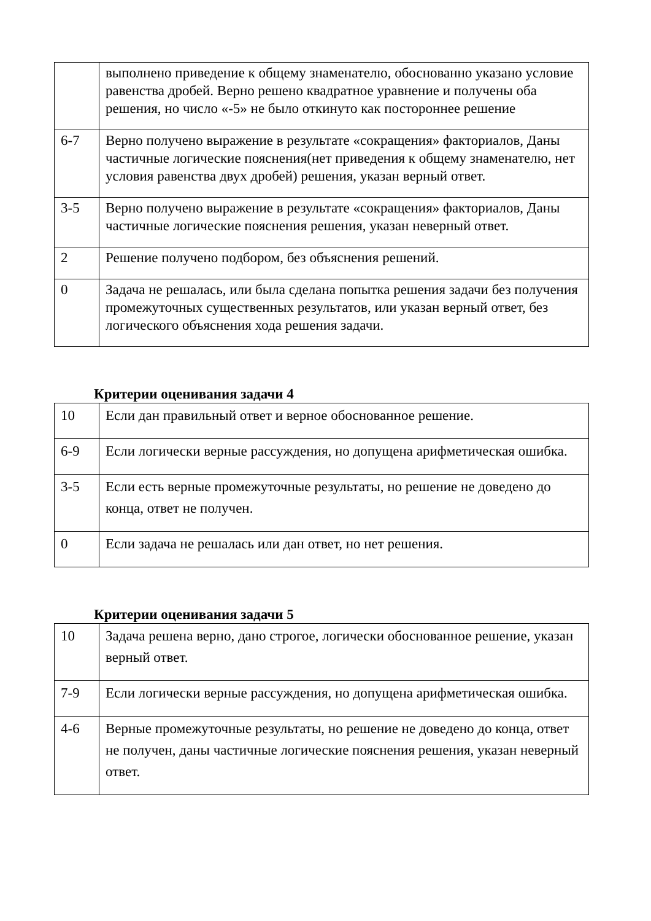| | выполнено приведение к общему знаменателю, обоснованно указано условие равенства дробей. Верно решено квадратное уравнение и получены оба решения, но число «-5» не было откинуто как постороннее решение |
| 6-7 | Верно получено выражение в результате «сокращения» факториалов, Даны частичные логические пояснения(нет приведения к общему знаменателю, нет условия равенства двух дробей) решения, указан верный ответ. |
| 3-5 | Верно получено выражение в результате «сокращения» факториалов, Даны частичные логические пояснения решения, указан неверный ответ. |
| 2 | Решение получено подбором, без объяснения решений. |
| 0 | Задача не решалась, или была сделана попытка решения задачи без получения промежуточных существенных результатов, или указан верный ответ, без логического объяснения хода решения задачи. |
Критерии оценивания задачи 4
| 10 | Если дан правильный ответ и верное обоснованное решение. |
| 6-9 | Если логически верные рассуждения, но допущена арифметическая ошибка. |
| 3-5 | Если есть верные промежуточные результаты, но решение не доведено до конца, ответ не получен. |
| 0 | Если задача не решалась или дан ответ, но нет решения. |
Критерии оценивания задачи 5
| 10 | Задача решена верно, дано строгое, логически обоснованное решение, указан верный ответ. |
| 7-9 | Если логически верные рассуждения, но допущена арифметическая ошибка. |
| 4-6 | Верные промежуточные результаты, но решение не доведено до конца, ответ не получен, даны частичные логические пояснения решения, указан неверный ответ. |